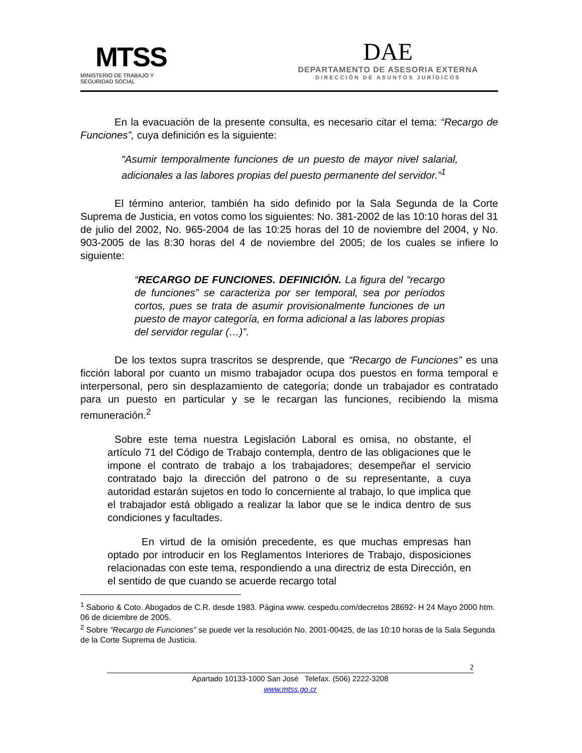MTSS
MINISTERIO DE TRABAJO Y
SEGURIDAD SOCIAL
DAE
DEPARTAMENTO DE ASESORIA EXTERNA
DIRECCIÓN DE ASUNTOS JURÍDICOS
En la evacuación de la presente consulta, es necesario citar el tema: “Recargo de Funciones”, cuya definición es la siguiente:
“Asumir temporalmente funciones de un puesto de mayor nivel salarial, adicionales a las labores propias del puesto permanente del servidor.”<sup>1</sup>
El término anterior, también ha sido definido por la Sala Segunda de la Corte Suprema de Justicia, en votos como los siguientes: No. 381-2002 de las 10:10 horas del 31 de julio del 2002, No. 965-2004 de las 10:25 horas del 10 de noviembre del 2004, y No. 903-2005 de las 8:30 horas del 4 de noviembre del 2005; de los cuales se infiere lo siguiente:
“RECARGO DE FUNCIONES. DEFINICIÓN. La figura del “recargo de funciones” se caracteriza por ser temporal, sea por períodos cortos, pues se trata de asumir provisionalmente funciones de un puesto de mayor categoría, en forma adicional a las labores propias del servidor regular (…)”.
De los textos supra trascritos se desprende, que “Recargo de Funciones” es una ficción laboral por cuanto un mismo trabajador ocupa dos puestos en forma temporal e interpersonal, pero sin desplazamiento de categoría; donde un trabajador es contratado para un puesto en particular y se le recargan las funciones, recibiendo la misma remuneración.<sup>2</sup>
Sobre este tema nuestra Legislación Laboral es omisa, no obstante, el artículo 71 del Código de Trabajo contempla, dentro de las obligaciones que le impone el contrato de trabajo a los trabajadores; desempeñar el servicio contratado bajo la dirección del patrono o de su representante, a cuya autoridad estarán sujetos en todo lo concerniente al trabajo, lo que implica que el trabajador está obligado a realizar la labor que se le indica dentro de sus condiciones y facultades.
En virtud de la omisión precedente, es que muchas empresas han optado por introducir en los Reglamentos Interiores de Trabajo, disposiciones relacionadas con este tema, respondiendo a una directriz de esta Dirección, en el sentido de que cuando se acuerde recargo total
<sup>1</sup> Saborio & Coto. Abogados de C.R. desde 1983. Página www. cespedu.com/decretos 28692- H 24 Mayo 2000 htm. 06 de diciembre de 2005.
<sup>2</sup> Sobre “Recargo de Funciones” se puede ver la resolución No. 2001-00425, de las 10:10 horas de la Sala Segunda de la Corte Suprema de Justicia.
2
Apartado 10133-1000 San José Telefax. (506) 2222-3208
www.mtss.go.cr